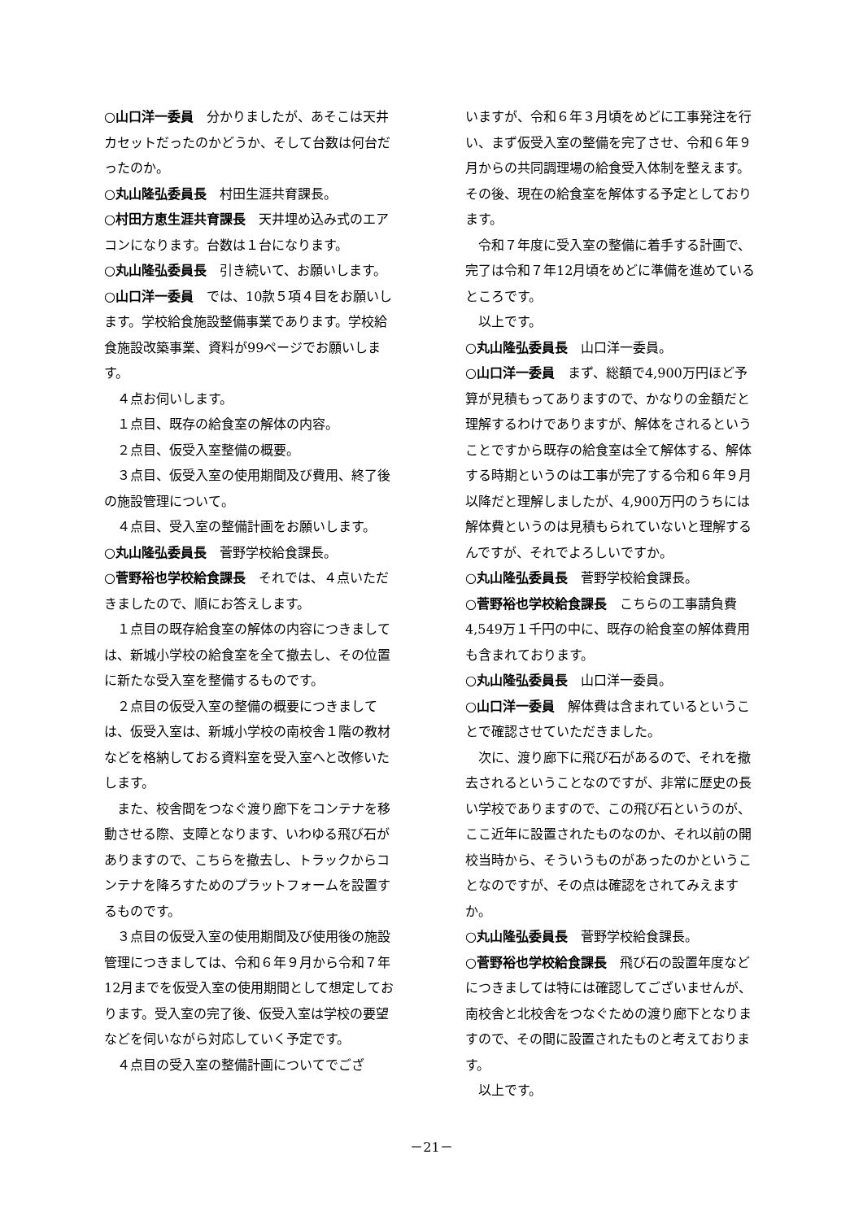○山口洋一委員　分かりましたが、あそこは天井カセットだったのかどうか、そして台数は何台だったのか。
○丸山隆弘委員長　村田生涯共育課長。
○村田方恵生涯共育課長　天井埋め込み式のエアコンになります。台数は１台になります。
○丸山隆弘委員長　引き続いて、お願いします。
○山口洋一委員　では、10款５項４目をお願いします。学校給食施設整備事業であります。学校給食施設改築事業、資料が99ページでお願いします。
４点お伺いします。
１点目、既存の給食室の解体の内容。
２点目、仮受入室整備の概要。
３点目、仮受入室の使用期間及び費用、終了後の施設管理について。
４点目、受入室の整備計画をお願いします。
○丸山隆弘委員長　菅野学校給食課長。
○菅野裕也学校給食課長　それでは、４点いただきましたので、順にお答えします。
１点目の既存給食室の解体の内容につきましては、新城小学校の給食室を全て撤去し、その位置に新たな受入室を整備するものです。
２点目の仮受入室の整備の概要につきましては、仮受入室は、新城小学校の南校舎１階の教材などを格納しておる資料室を受入室へと改修いたします。
また、校舎間をつなぐ渡り廊下をコンテナを移動させる際、支障となります、いわゆる飛び石がありますので、こちらを撤去し、トラックからコンテナを降ろすためのプラットフォームを設置するものです。
３点目の仮受入室の使用期間及び使用後の施設管理につきましては、令和６年９月から令和７年12月までを仮受入室の使用期間として想定しております。受入室の完了後、仮受入室は学校の要望などを伺いながら対応していく予定です。
４点目の受入室の整備計画についてでござ
いますが、令和６年３月頃をめどに工事発注を行い、まず仮受入室の整備を完了させ、令和６年９月からの共同調理場の給食受入体制を整えます。その後、現在の給食室を解体する予定としております。
令和７年度に受入室の整備に着手する計画で、完了は令和７年12月頃をめどに準備を進めているところです。
以上です。
○丸山隆弘委員長　山口洋一委員。
○山口洋一委員　まず、総額で4,900万円ほど予算が見積もってありますので、かなりの金額だと理解するわけでありますが、解体をされるということですから既存の給食室は全て解体する、解体する時期というのは工事が完了する令和６年９月以降だと理解しましたが、4,900万円のうちには解体費というのは見積もられていないと理解するんですが、それでよろしいですか。
○丸山隆弘委員長　菅野学校給食課長。
○菅野裕也学校給食課長　こちらの工事請負費4,549万１千円の中に、既存の給食室の解体費用も含まれております。
○丸山隆弘委員長　山口洋一委員。
○山口洋一委員　解体費は含まれているということで確認させていただきました。
次に、渡り廊下に飛び石があるので、それを撤去されるということなのですが、非常に歴史の長い学校でありますので、この飛び石というのが、ここ近年に設置されたものなのか、それ以前の開校当時から、そういうものがあったのかということなのですが、その点は確認をされてみえますか。
○丸山隆弘委員長　菅野学校給食課長。
○菅野裕也学校給食課長　飛び石の設置年度などにつきましては特には確認してございませんが、南校舎と北校舎をつなぐための渡り廊下となりますので、その間に設置されたものと考えております。
以上です。
－21－